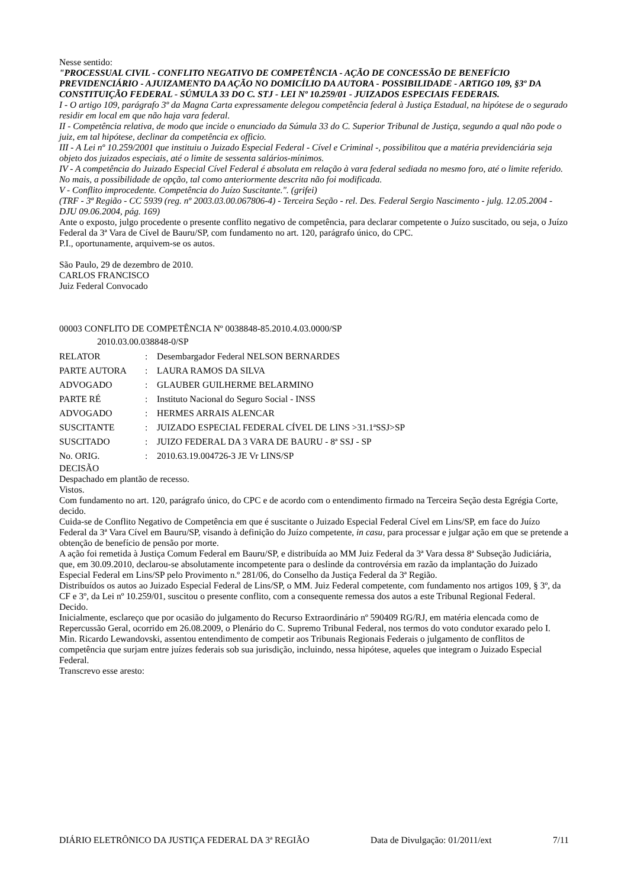Nesse sentido:
"PROCESSUAL CIVIL - CONFLITO NEGATIVO DE COMPETÊNCIA - AÇÃO DE CONCESSÃO DE BENEFÍCIO PREVIDENCIÁRIO - AJUIZAMENTO DA AÇÃO NO DOMICÍLIO DA AUTORA - POSSIBILIDADE - ARTIGO 109, §3º DA CONSTITUIÇÃO FEDERAL - SÚMULA 33 DO C. STJ - LEI Nº 10.259/01 - JUIZADOS ESPECIAIS FEDERAIS.
I - O artigo 109, parágrafo 3º da Magna Carta expressamente delegou competência federal à Justiça Estadual, na hipótese de o segurado residir em local em que não haja vara federal.
II - Competência relativa, de modo que incide o enunciado da Súmula 33 do C. Superior Tribunal de Justiça, segundo a qual não pode o juiz, em tal hipótese, declinar da competência ex officio.
III - A Lei nº 10.259/2001 que instituiu o Juizado Especial Federal - Cível e Criminal -, possibilitou que a matéria previdenciária seja objeto dos juizados especiais, até o limite de sessenta salários-mínimos.
IV - A competência do Juizado Especial Cível Federal é absoluta em relação à vara federal sediada no mesmo foro, até o limite referido. No mais, a possibilidade de opção, tal como anteriormente descrita não foi modificada.
V - Conflito improcedente. Competência do Juízo Suscitante.". (grifei)
(TRF - 3ª Região - CC 5939 (reg. nº 2003.03.00.067806-4) - Terceira Seção - rel. Des. Federal Sergio Nascimento - julg. 12.05.2004 - DJU 09.06.2004, pág. 169)
Ante o exposto, julgo procedente o presente conflito negativo de competência, para declarar competente o Juízo suscitado, ou seja, o Juízo Federal da 3ª Vara de Cível de Bauru/SP, com fundamento no art. 120, parágrafo único, do CPC.
P.I., oportunamente, arquivem-se os autos.
São Paulo, 29 de dezembro de 2010.
CARLOS FRANCISCO
Juiz Federal Convocado
00003 CONFLITO DE COMPETÊNCIA Nº 0038848-85.2010.4.03.0000/SP
2010.03.00.038848-0/SP
| RELATOR | : | Desembargador Federal NELSON BERNARDES |
| PARTE AUTORA | : | LAURA RAMOS DA SILVA |
| ADVOGADO | : | GLAUBER GUILHERME BELARMINO |
| PARTE RÉ | : | Instituto Nacional do Seguro Social - INSS |
| ADVOGADO | : | HERMES ARRAIS ALENCAR |
| SUSCITANTE | : | JUIZADO ESPECIAL FEDERAL CÍVEL DE LINS >31.1ªSSJ>SP |
| SUSCITADO | : | JUIZO FEDERAL DA 3 VARA DE BAURU - 8ª SSJ - SP |
| No. ORIG. | : | 2010.63.19.004726-3 JE Vr LINS/SP |
DECISÃO
Despachado em plantão de recesso.
Vistos.
Com fundamento no art. 120, parágrafo único, do CPC e de acordo com o entendimento firmado na Terceira Seção desta Egrégia Corte, decido.
Cuida-se de Conflito Negativo de Competência em que é suscitante o Juizado Especial Federal Cível em Lins/SP, em face do Juízo Federal da 3ª Vara Cível em Bauru/SP, visando à definição do Juízo competente, in casu, para processar e julgar ação em que se pretende a obtenção de benefício de pensão por morte.
A ação foi remetida à Justiça Comum Federal em Bauru/SP, e distribuída ao MM Juiz Federal da 3ª Vara dessa 8ª Subseção Judiciária, que, em 30.09.2010, declarou-se absolutamente incompetente para o deslinde da controvérsia em razão da implantação do Juizado Especial Federal em Lins/SP pelo Provimento n.º 281/06, do Conselho da Justiça Federal da 3ª Região.
Distribuídos os autos ao Juizado Especial Federal de Lins/SP, o MM. Juiz Federal competente, com fundamento nos artigos 109, § 3º, da CF e 3º, da Lei nº 10.259/01, suscitou o presente conflito, com a consequente remessa dos autos a este Tribunal Regional Federal.
Decido.
Inicialmente, esclareço que por ocasião do julgamento do Recurso Extraordinário nº 590409 RG/RJ, em matéria elencada como de Repercussão Geral, ocorrido em 26.08.2009, o Plenário do C. Supremo Tribunal Federal, nos termos do voto condutor exarado pelo I. Min. Ricardo Lewandovski, assentou entendimento de competir aos Tribunais Regionais Federais o julgamento de conflitos de competência que surjam entre juízes federais sob sua jurisdição, incluindo, nessa hipótese, aqueles que integram o Juizado Especial Federal.
Transcrevo esse aresto:
DIÁRIO ELETRÔNICO DA JUSTIÇA FEDERAL DA 3ª REGIÃO Data de Divulgação: 01/2011/ext 7/11